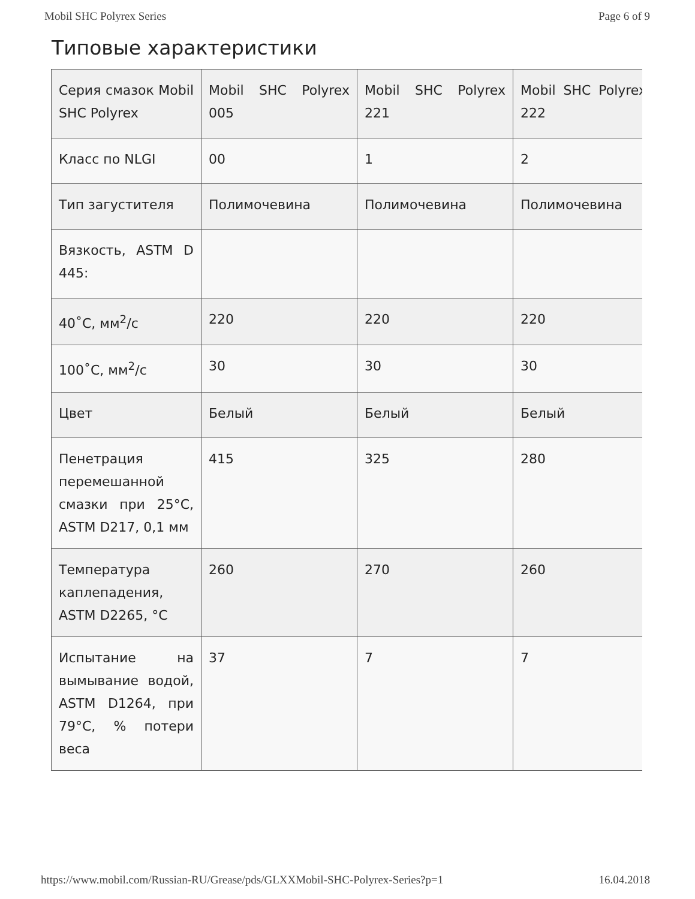Mobil SHC Polyrex Series Page 6 of 9
Типовые характеристики
| Серия смазок Mobil SHC Polyrex | Mobil SHC Polyrex 005 | Mobil SHC Polyrex 221 | Mobil SHC Polyrex 222 |
| Класс по NLGI | 00 | 1 | 2 |
| Тип загустителя | Полимочевина | Полимочевина | Полимочевина |
| Вязкость, ASTM D 445: | | | |
| 40˚C, мм<sup>2</sup>/с | 220 | 220 | 220 |
| 100˚C, мм<sup>2</sup>/с | 30 | 30 | 30 |
| Цвет | Белый | Белый | Белый |
| Пенетрация перемешанной смазки при 25°C, ASTM D217, 0,1 мм | 415 | 325 | 280 |
| Температура каплепадения, ASTM D2265, °C | 260 | 270 | 260 |
| Испытание на вымывание водой, ASTM D1264, при 79°C, % потери веса | 37 | 7 | 7 |
https://www.mobil.com/Russian-RU/Grease/pds/GLXXMobil-SHC-Polyrex-Series?p=1 16.04.2018